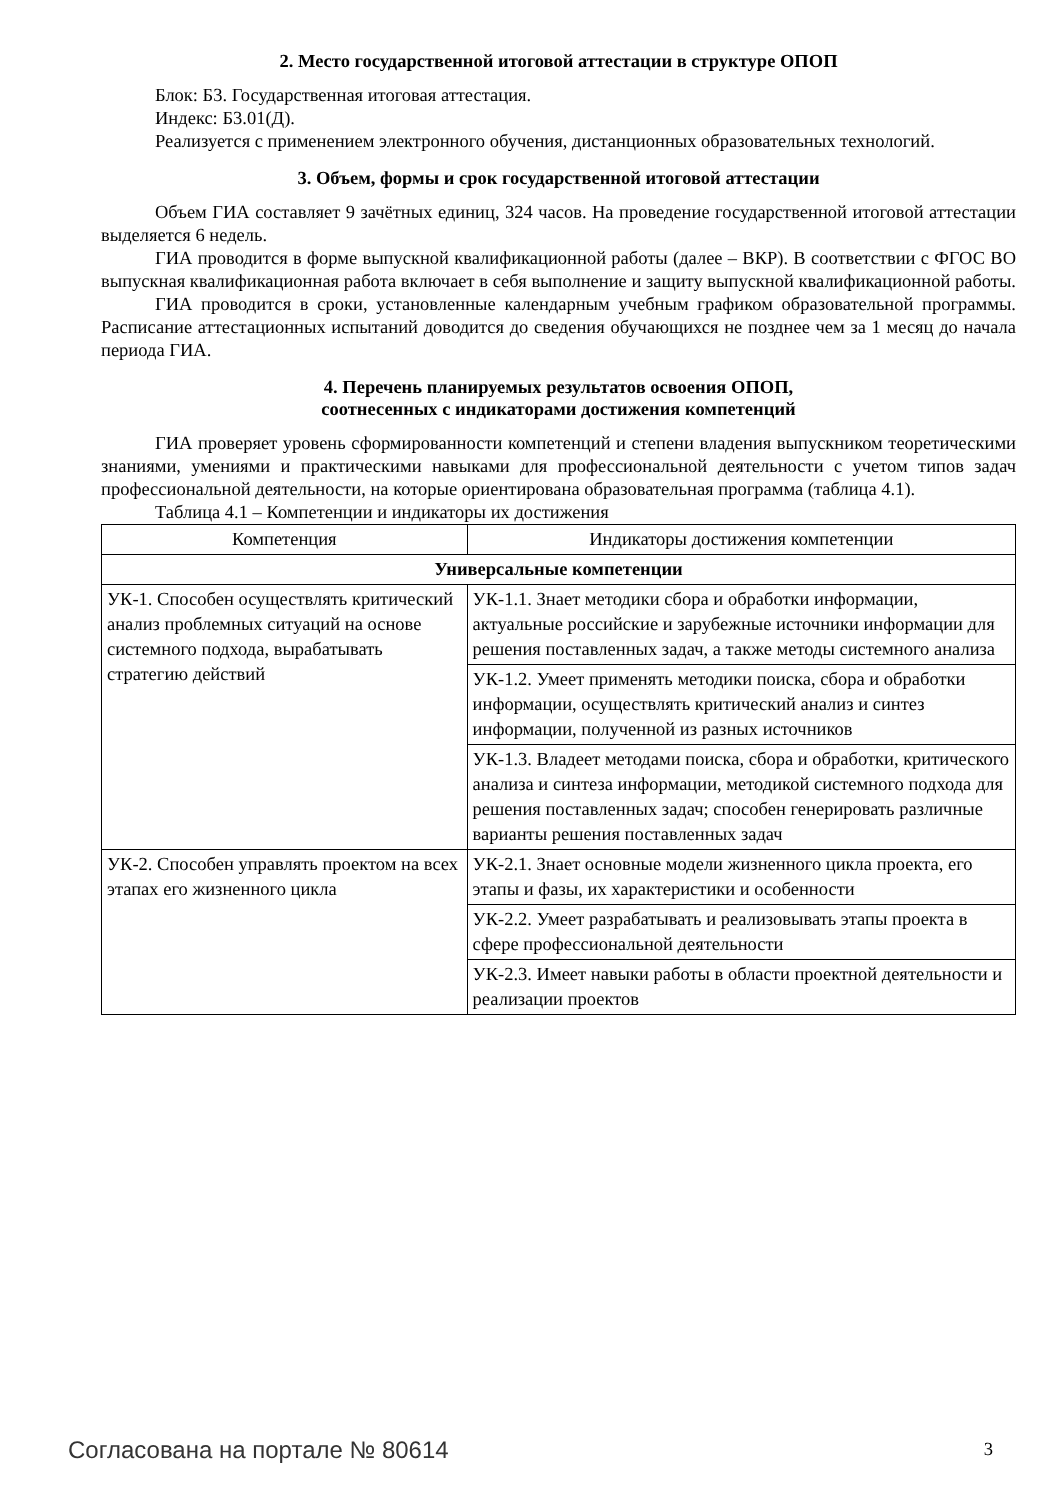2. Место государственной итоговой аттестации в структуре ОПОП
Блок: Б3. Государственная итоговая аттестация.
Индекс: Б3.01(Д).
Реализуется с применением электронного обучения, дистанционных образовательных технологий.
3. Объем, формы и срок государственной итоговой аттестации
Объем ГИА составляет 9 зачётных единиц, 324 часов. На проведение государственной итоговой аттестации выделяется 6 недель.
ГИА проводится в форме выпускной квалификационной работы (далее – ВКР). В соответствии с ФГОС ВО выпускная квалификационная работа включает в себя выполнение и защиту выпускной квалификационной работы.
ГИА проводится в сроки, установленные календарным учебным графиком образовательной программы. Расписание аттестационных испытаний доводится до сведения обучающихся не позднее чем за 1 месяц до начала периода ГИА.
4. Перечень планируемых результатов освоения ОПОП,
соотнесенных с индикаторами достижения компетенций
ГИА проверяет уровень сформированности компетенций и степени владения выпускником теоретическими знаниями, умениями и практическими навыками для профессиональной деятельности с учетом типов задач профессиональной деятельности, на которые ориентирована образовательная программа (таблица 4.1).
Таблица 4.1 – Компетенции и индикаторы их достижения
| Компетенция | Индикаторы достижения компетенции |
| --- | --- |
| Универсальные компетенции | |
| УК-1. Способен осуществлять критический анализ проблемных ситуаций на основе системного подхода, вырабатывать стратегию действий | УК-1.1. Знает методики сбора и обработки информации, актуальные российские и зарубежные источники информации для решения поставленных задач, а также методы системного анализа |
| | УК-1.2. Умеет применять методики поиска, сбора и обработки информации, осуществлять критический анализ и синтез информации, полученной из разных источников |
| | УК-1.3. Владеет методами поиска, сбора и обработки, критического анализа и синтеза информации, методикой системного подхода для решения поставленных задач; способен генерировать различные варианты решения поставленных задач |
| УК-2. Способен управлять проектом на всех этапах его жизненного цикла | УК-2.1. Знает основные модели жизненного цикла проекта, его этапы и фазы, их характеристики и особенности |
| | УК-2.2. Умеет разрабатывать и реализовывать этапы проекта в сфере профессиональной деятельности |
| | УК-2.3. Имеет навыки работы в области проектной деятельности и реализации проектов |
Согласована на портале № 80614 3